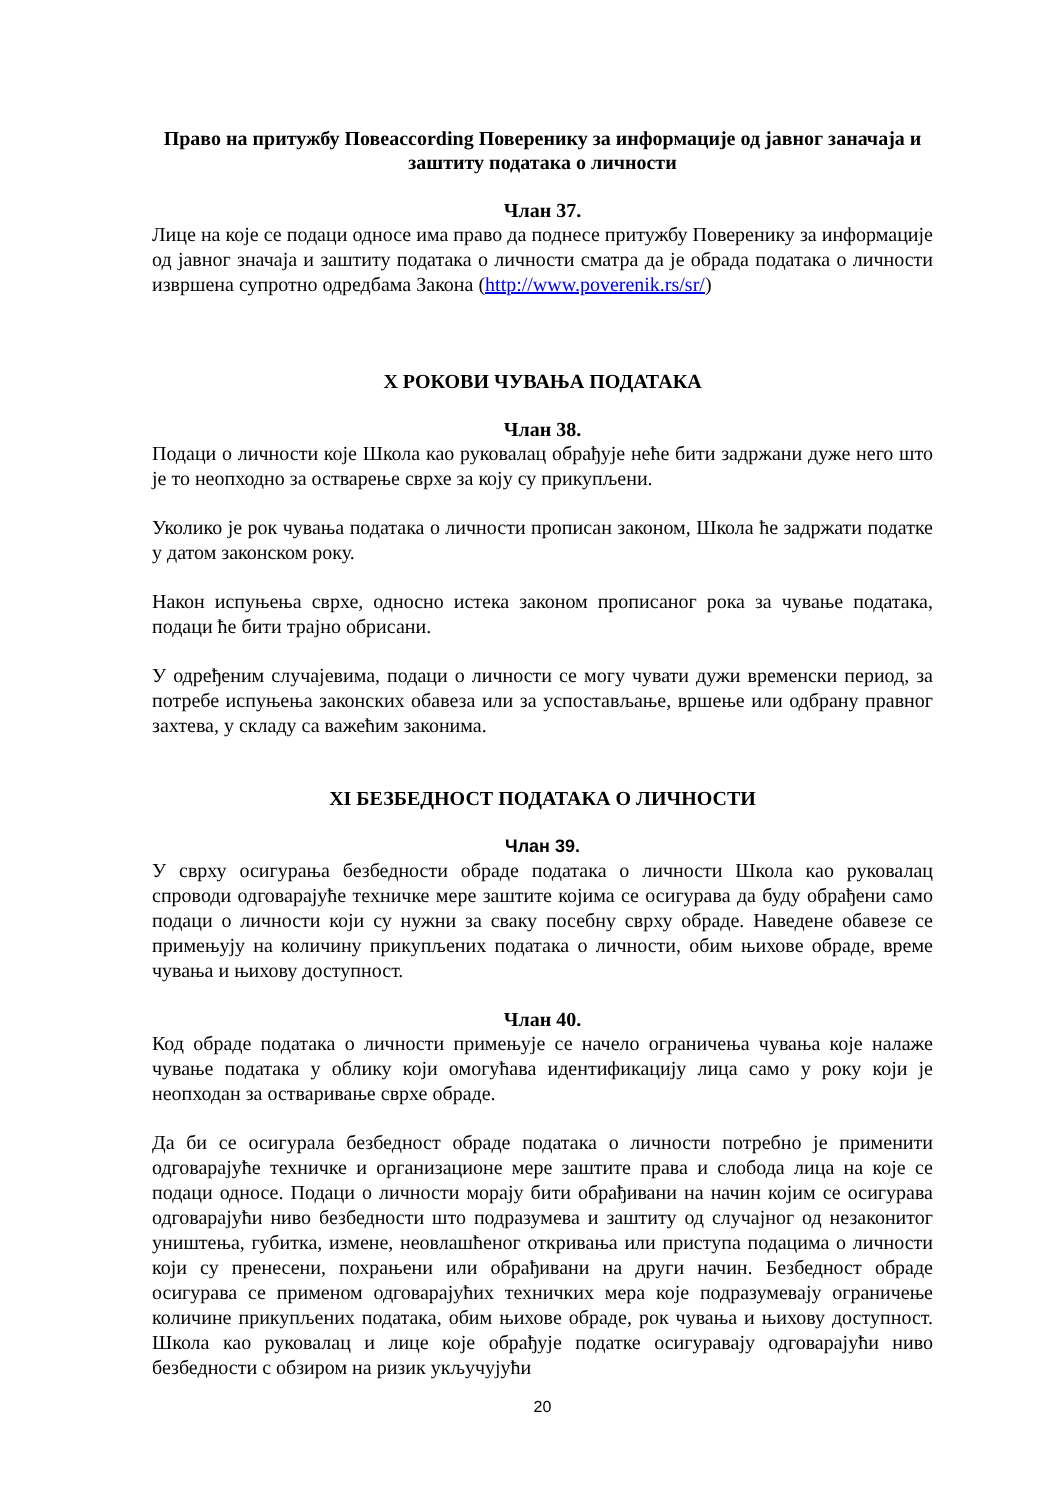Право на притужбу Повеaccording Поверенику за информације од јавног заначаја и заштиту података о личности
Члан 37.
Лице на које се подаци односе има право да поднесе притужбу Поверенику за информације од јавног значаја и заштиту података о личности сматра да је обрада података о личности извршена супротно одредбама Закона (http://www.poverenik.rs/sr/)
X РОКОВИ ЧУВАЊА ПОДАТАКА
Члан 38.
Подаци о личности које Школа као руковалац обрађује неће бити задржани дуже него што је то неопходно за остварење сврхе за коју су прикупљени.
Уколико је рок чувања података о личности прописан законом, Школа ће задржати податке у датом законском року.
Након испуњења сврхе, односно истека законом прописаног рока за чување података, подаци ће бити трајно обрисани.
У одређеним случајевима, подаци о личности се могу чувати дужи временски период, за потребе испуњења законских обавеза или за успостављање, вршење или одбрану правног захтева, у складу са важећим законима.
XI БЕЗБЕДНОСТ ПОДАТАКА О ЛИЧНОСТИ
Члан 39.
У сврху осигурања безбедности обраде података о личности Школа као руковалац спроводи одговарајуће техничке мере заштите којима се осигурава да буду обрађени само подаци о личности који су нужни за сваку посебну сврху обраде. Наведене обавезе се примењују на количину прикупљених података о личности, обим њихове обраде, време чувања и њихову доступност.
Члан 40.
Код обраде података о личности примењује се начело ограничења чувања које налаже чување података у облику који омогућава идентификацију лица само у року који је неопходан за остваривање сврхе обраде.
Да би се осигурала безбедност обраде података о личности потребно је применити одговарајуће техничке и организационе мере заштите права и слобода лица на које се подаци односе. Подаци о личности морају бити обрађивани на начин којим се осигурава одговарајући ниво безбедности што подразумева и заштиту од случајног од незаконитог уништења, губитка, измене, неовлашћеног откривања или приступа подацима о личности који су пренесени, похрањени или обрађивани на други начин. Безбедност обраде осигурава се применом одговарајућих техничких мера које подразумевају ограничење количине прикупљених података, обим њихове обраде, рок чувања и њихову доступност. Школа као руковалац и лице које обрађује податке осигуравају одговарајући ниво безбедности с обзиром на ризик укључујући
20